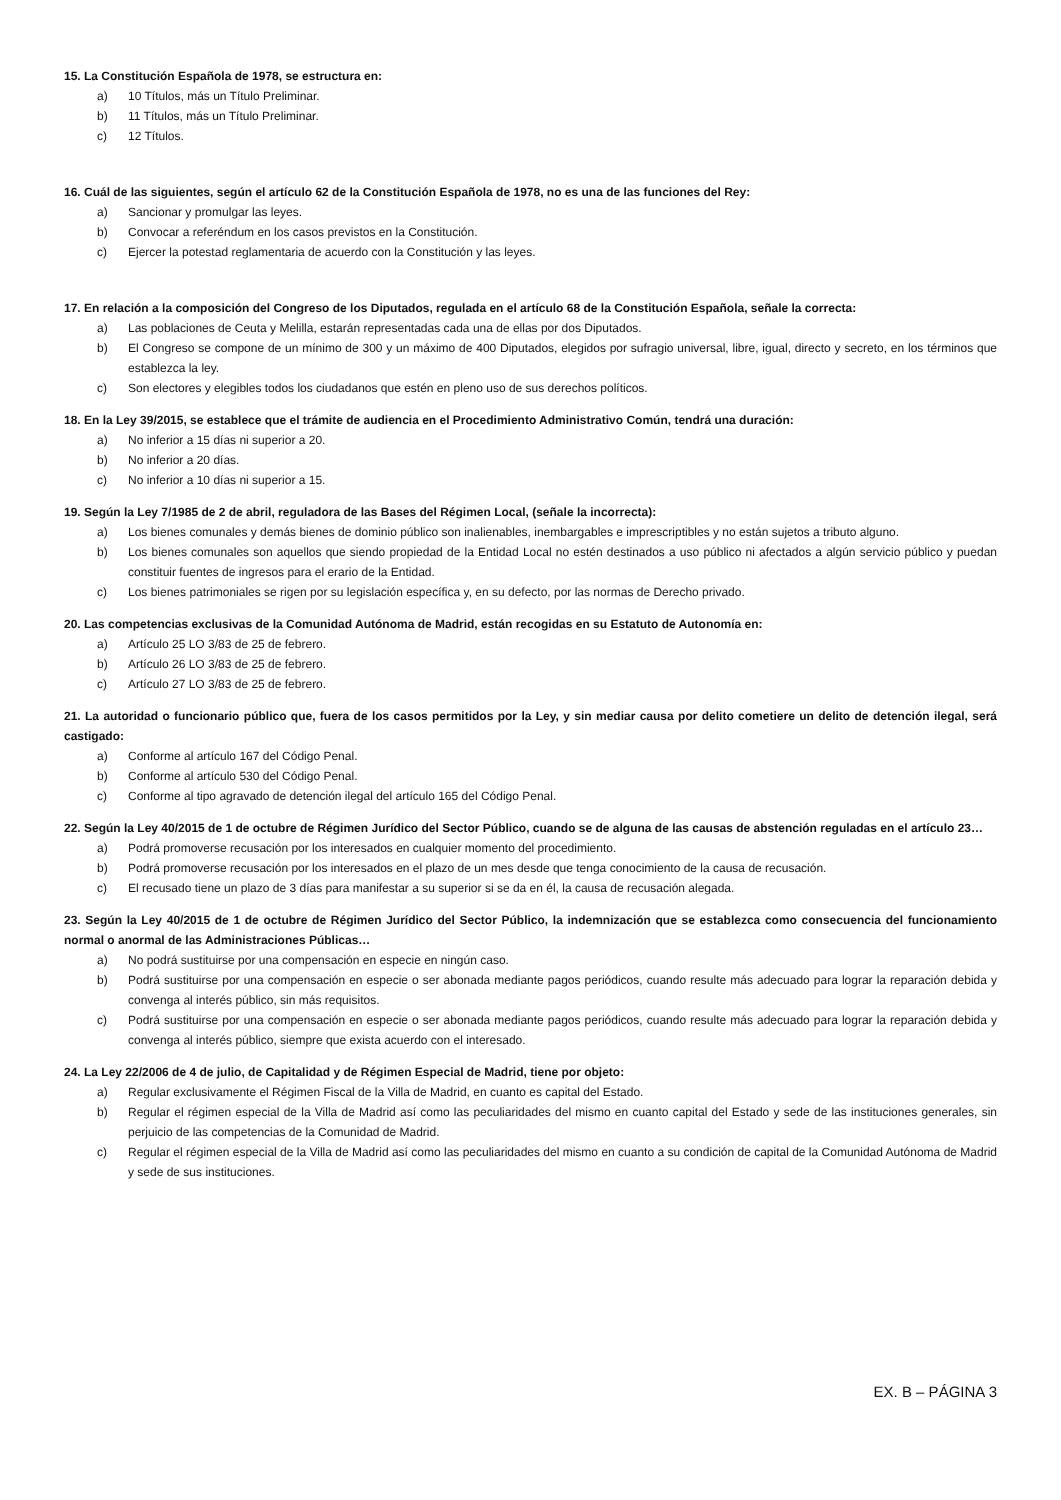15. La Constitución Española de 1978, se estructura en:
a) 10 Títulos, más un Título Preliminar.
b) 11 Títulos, más un Título Preliminar.
c) 12 Títulos.
16. Cuál de las siguientes, según el artículo 62 de la Constitución Española de 1978, no es una de las funciones del Rey:
a) Sancionar y promulgar las leyes.
b) Convocar a referéndum en los casos previstos en la Constitución.
c) Ejercer la potestad reglamentaria de acuerdo con la Constitución y las leyes.
17. En relación a la composición del Congreso de los Diputados, regulada en el artículo 68 de la Constitución Española, señale la correcta:
a) Las poblaciones de Ceuta y Melilla, estarán representadas cada una de ellas por dos Diputados.
b) El Congreso se compone de un mínimo de 300 y un máximo de 400 Diputados, elegidos por sufragio universal, libre, igual, directo y secreto, en los términos que establezca la ley.
c) Son electores y elegibles todos los ciudadanos que estén en pleno uso de sus derechos políticos.
18. En la Ley 39/2015, se establece que el trámite de audiencia en el Procedimiento Administrativo Común, tendrá una duración:
a) No inferior a 15 días ni superior a 20.
b) No inferior a 20 días.
c) No inferior a 10 días ni superior a 15.
19. Según la Ley 7/1985 de 2 de abril, reguladora de las Bases del Régimen Local, (señale la incorrecta):
a) Los bienes comunales y demás bienes de dominio público son inalienables, inembargables e imprescriptibles y no están sujetos a tributo alguno.
b) Los bienes comunales son aquellos que siendo propiedad de la Entidad Local no estén destinados a uso público ni afectados a algún servicio público y puedan constituir fuentes de ingresos para el erario de la Entidad.
c) Los bienes patrimoniales se rigen por su legislación específica y, en su defecto, por las normas de Derecho privado.
20. Las competencias exclusivas de la Comunidad Autónoma de Madrid, están recogidas en su Estatuto de Autonomía en:
a) Artículo 25 LO 3/83 de 25 de febrero.
b) Artículo 26 LO 3/83 de 25 de febrero.
c) Artículo 27 LO 3/83 de 25 de febrero.
21. La autoridad o funcionario público que, fuera de los casos permitidos por la Ley, y sin mediar causa por delito cometiere un delito de detención ilegal, será castigado:
a) Conforme al artículo 167 del Código Penal.
b) Conforme al artículo 530 del Código Penal.
c) Conforme al tipo agravado de detención ilegal del artículo 165 del Código Penal.
22. Según la Ley 40/2015 de 1 de octubre de Régimen Jurídico del Sector Público, cuando se de alguna de las causas de abstención reguladas en el artículo 23…
a) Podrá promoverse recusación por los interesados en cualquier momento del procedimiento.
b) Podrá promoverse recusación por los interesados en el plazo de un mes desde que tenga conocimiento de la causa de recusación.
c) El recusado tiene un plazo de 3 días para manifestar a su superior si se da en él, la causa de recusación alegada.
23. Según la Ley 40/2015 de 1 de octubre de Régimen Jurídico del Sector Público, la indemnización que se establezca como consecuencia del funcionamiento normal o anormal de las Administraciones Públicas…
a) No podrá sustituirse por una compensación en especie en ningún caso.
b) Podrá sustituirse por una compensación en especie o ser abonada mediante pagos periódicos, cuando resulte más adecuado para lograr la reparación debida y convenga al interés público, sin más requisitos.
c) Podrá sustituirse por una compensación en especie o ser abonada mediante pagos periódicos, cuando resulte más adecuado para lograr la reparación debida y convenga al interés público, siempre que exista acuerdo con el interesado.
24. La Ley 22/2006 de 4 de julio, de Capitalidad y de Régimen Especial de Madrid, tiene por objeto:
a) Regular exclusivamente el Régimen Fiscal de la Villa de Madrid, en cuanto es capital del Estado.
b) Regular el régimen especial de la Villa de Madrid así como las peculiaridades del mismo en cuanto capital del Estado y sede de las instituciones generales, sin perjuicio de las competencias de la Comunidad de Madrid.
c) Regular el régimen especial de la Villa de Madrid así como las peculiaridades del mismo en cuanto a su condición de capital de la Comunidad Autónoma de Madrid y sede de sus instituciones.
EX. B – PÁGINA 3